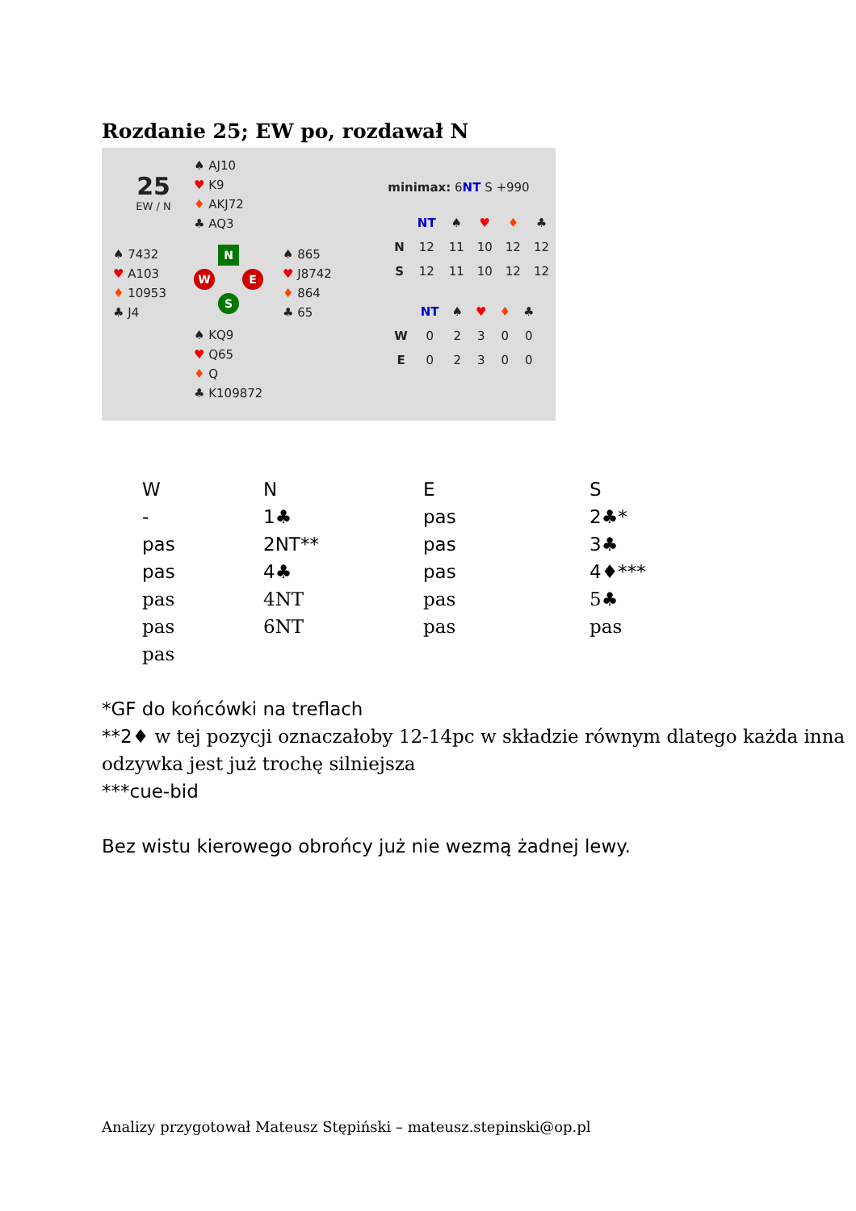Rozdanie 25; EW po, rozdawał N
25
EW / N
♠ AJ10
♥ K9
♦ AKJ72
♣ AQ3
♠ 7432
♥ A103
♦ 10953
♣ J4
N
W E
S
♠ 865
♥ J8742
♦ 864
♣ 65
♠ KQ9
♥ Q65
♦ Q
♣ K109872
minimax: 6NT S +990
| | NT | ♠ | ♥ | ♦ | ♣ |
| --- | --- | --- | --- | --- | --- |
| N | 12 | 11 | 10 | 12 | 12 |
| S | 12 | 11 | 10 | 12 | 12 |
| | NT | ♠ | ♥ | ♦ | ♣ |
| --- | --- | --- | --- | --- | --- |
| W | 0 | 2 | 3 | 0 | 0 |
| E | 0 | 2 | 3 | 0 | 0 |
| W | N | E | S |
| - | 1♣ | pas | 2♣* |
| pas | 2NT** | pas | 3♣ |
| pas | 4♣ | pas | 4♦*** |
| pas | 4NT | pas | 5♣ |
| pas | 6NT | pas | pas |
| pas | | | |
*GF do końcówki na treflach
**2♦ w tej pozycji oznaczałoby 12-14pc w składzie równym dlatego każda inna odzywka jest już trochę silniejsza
***cue-bid
Bez wistu kierowego obrońcy już nie wezmą żadnej lewy.
Analizy przygotował Mateusz Stępiński – mateusz.stepinski@op.pl